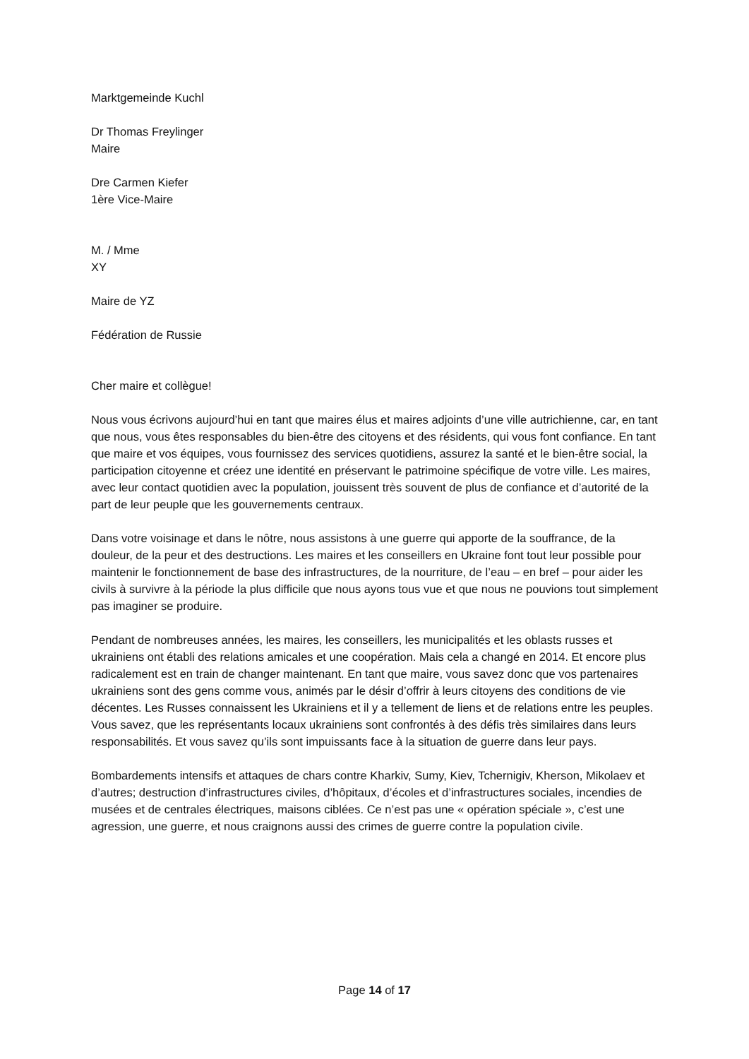Marktgemeinde Kuchl
Dr Thomas Freylinger
Maire
Dre Carmen Kiefer
1ère Vice-Maire
M. / Mme
XY
Maire de YZ
Fédération de Russie
Cher maire et collègue!
Nous vous écrivons aujourd’hui en tant que maires élus et maires adjoints d’une ville autrichienne, car, en tant que nous, vous êtes responsables du bien-être des citoyens et des résidents, qui vous font confiance. En tant que maire et vos équipes, vous fournissez des services quotidiens, assurez la santé et le bien-être social, la participation citoyenne et créez une identité en préservant le patrimoine spécifique de votre ville. Les maires, avec leur contact quotidien avec la population, jouissent très souvent de plus de confiance et d’autorité de la part de leur peuple que les gouvernements centraux.
Dans votre voisinage et dans le nôtre, nous assistons à une guerre qui apporte de la souffrance, de la douleur, de la peur et des destructions. Les maires et les conseillers en Ukraine font tout leur possible pour maintenir le fonctionnement de base des infrastructures, de la nourriture, de l’eau – en bref – pour aider les civils à survivre à la période la plus difficile que nous ayons tous vue et que nous ne pouvions tout simplement pas imaginer se produire.
Pendant de nombreuses années, les maires, les conseillers, les municipalités et les oblasts russes et ukrainiens ont établi des relations amicales et une coopération. Mais cela a changé en 2014. Et encore plus radicalement est en train de changer maintenant. En tant que maire, vous savez donc que vos partenaires ukrainiens sont des gens comme vous, animés par le désir d’offrir à leurs citoyens des conditions de vie décentes. Les Russes connaissent les Ukrainiens et il y a tellement de liens et de relations entre les peuples. Vous savez, que les représentants locaux ukrainiens sont confrontés à des défis très similaires dans leurs responsabilités. Et vous savez qu’ils sont impuissants face à la situation de guerre dans leur pays.
Bombardements intensifs et attaques de chars contre Kharkiv, Sumy, Kiev, Tchernigiv, Kherson, Mikolaev et d’autres; destruction d’infrastructures civiles, d’hôpitaux, d’écoles et d’infrastructures sociales, incendies de musées et de centrales électriques, maisons ciblées. Ce n’est pas une « opération spéciale », c’est une agression, une guerre, et nous craignons aussi des crimes de guerre contre la population civile.
Page 14 of 17